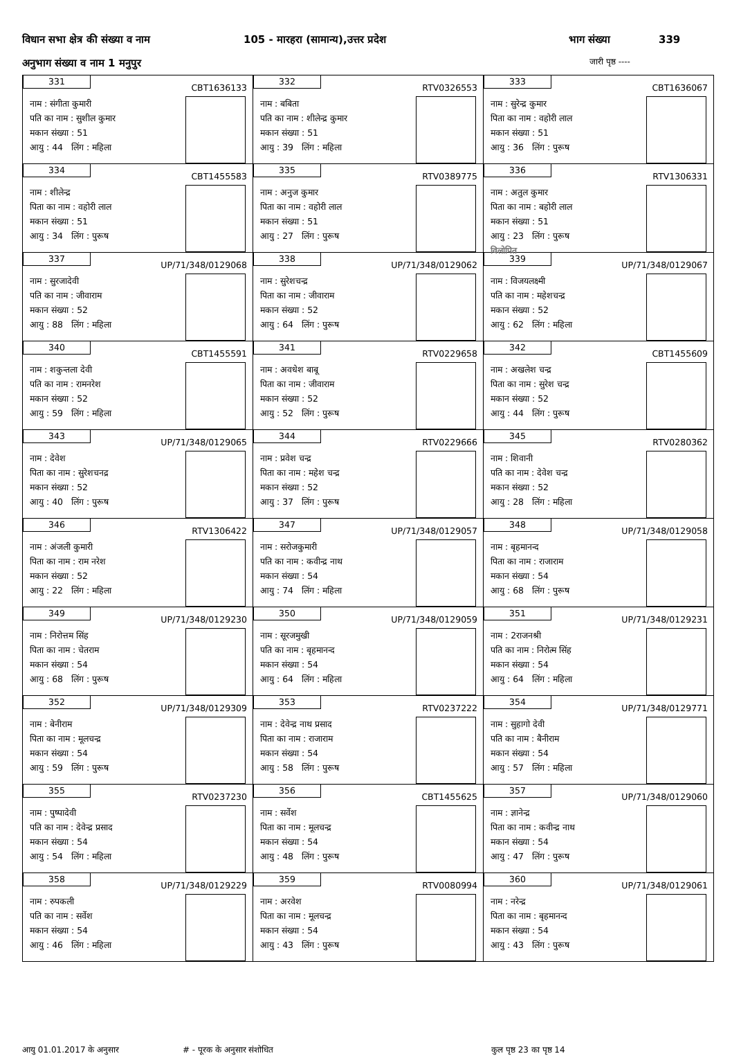विधान सभा क्षेत्र की संख्या व नाम 105 - मारहरा (सामान्य),उत्तर प्रदेश भाग संख्या 339
अनुभाग संख्या व नाम 1 मनुपुर जारी पृष्ठ ----
| 331 CBT1636133 नाम : संगीता कुमारी पति का नाम : सुशील कुमार मकान संख्या : 51 आयु : 44 लिंग : महिला | 332 RTV0326553 नाम : बबिता पति का नाम : शीलेन्द्र कुमार मकान संख्या : 51 आयु : 39 लिंग : महिला | 333 CBT1636067 नाम : सुरेन्द्र कुमार पिता का नाम : वहोरी लाल मकान संख्या : 51 आयु : 36 लिंग : पुरूष |
| 334 CBT1455583 नाम : शीलेन्द्र पिता का नाम : वहोरी लाल मकान संख्या : 51 आयु : 34 लिंग : पुरूष | 335 RTV0389775 नाम : अनुज कुमार पिता का नाम : वहोरी लाल मकान संख्या : 51 आयु : 27 लिंग : पुरूष | 336 RTV1306331 नाम : अतुल कुमार पिता का नाम : बहोरी लाल मकान संख्या : 51 आयु : 23 लिंग : पुरूष विलोपित |
| 337 UP/71/348/0129068 नाम : सुरजादेवी पति का नाम : जीवाराम मकान संख्या : 52 आयु : 88 लिंग : महिला | 338 UP/71/348/0129062 नाम : सुरेशचन्द्र पिता का नाम : जीवाराम मकान संख्या : 52 आयु : 64 लिंग : पुरूष | 339 UP/71/348/0129067 नाम : विजयलक्ष्मी पति का नाम : महेशचन्द्र मकान संख्या : 52 आयु : 62 लिंग : महिला |
| 340 CBT1455591 नाम : शकुन्तला देवी पति का नाम : रामनरेश मकान संख्या : 52 आयु : 59 लिंग : महिला | 341 RTV0229658 नाम : अवधेश बाबू पिता का नाम : जीवाराम मकान संख्या : 52 आयु : 52 लिंग : पुरूष | 342 CBT1455609 नाम : अखलेश चन्द्र पिता का नाम : सुरेश चन्द्र मकान संख्या : 52 आयु : 44 लिंग : पुरूष |
| 343 UP/71/348/0129065 नाम : देवेश पिता का नाम : सुरेशचनद्र मकान संख्या : 52 आयु : 40 लिंग : पुरूष | 344 RTV0229666 नाम : प्रवेश चन्द्र पिता का नाम : महेश चन्द्र मकान संख्या : 52 आयु : 37 लिंग : पुरूष | 345 RTV0280362 नाम : शिवानी पति का नाम : देवेश चन्द्र मकान संख्या : 52 आयु : 28 लिंग : महिला |
| 346 RTV1306422 नाम : अंजली कुमारी पिता का नाम : राम नरेश मकान संख्या : 52 आयु : 22 लिंग : महिला | 347 UP/71/348/0129057 नाम : सरोजकुमारी पति का नाम : कवीन्द्र नाथ मकान संख्या : 54 आयु : 74 लिंग : महिला | 348 UP/71/348/0129058 नाम : बृहमानन्द पिता का नाम : राजाराम मकान संख्या : 54 आयु : 68 लिंग : पुरूष |
| 349 UP/71/348/0129230 नाम : निरोत्तम सिंह पिता का नाम : चेतराम मकान संख्या : 54 आयु : 68 लिंग : पुरूष | 350 UP/71/348/0129059 नाम : सूरजमुखी पति का नाम : बृहमानन्द मकान संख्या : 54 आयु : 64 लिंग : महिला | 351 UP/71/348/0129231 नाम : 2राजनश्री पति का नाम : निरोत्म सिंह मकान संख्या : 54 आयु : 64 लिंग : महिला |
| 352 UP/71/348/0129309 नाम : बेनीराम पिता का नाम : मूलचन्द्र मकान संख्या : 54 आयु : 59 लिंग : पुरूष | 353 RTV0237222 नाम : देवेन्द्र नाथ प्रसाद पिता का नाम : राजाराम मकान संख्या : 54 आयु : 58 लिंग : पुरूष | 354 UP/71/348/0129771 नाम : सुहागो देवी पति का नाम : बैनीराम मकान संख्या : 54 आयु : 57 लिंग : महिला |
| 355 RTV0237230 नाम : पुष्पादेवी पति का नाम : देवेन्द्र प्रसाद मकान संख्या : 54 आयु : 54 लिंग : महिला | 356 CBT1455625 नाम : सर्वेश पिता का नाम : मूलचन्द्र मकान संख्या : 54 आयु : 48 लिंग : पुरूष | 357 UP/71/348/0129060 नाम : ज्ञानेन्द्र पिता का नाम : कवीन्द्र नाथ मकान संख्या : 54 आयु : 47 लिंग : पुरूष |
| 358 UP/71/348/0129229 नाम : रुपकली पति का नाम : सर्वेश मकान संख्या : 54 आयु : 46 लिंग : महिला | 359 RTV0080994 नाम : अरवेश पिता का नाम : मूलचन्द्र मकान संख्या : 54 आयु : 43 लिंग : पुरूष | 360 UP/71/348/0129061 नाम : नरेन्द्र पिता का नाम : बृहमानन्द मकान संख्या : 54 आयु : 43 लिंग : पुरूष |
आयु 01.01.2017 के अनुसार # - पूरक के अनुसार संशोधित कुल पृष्ठ 23 का पृष्ठ 14